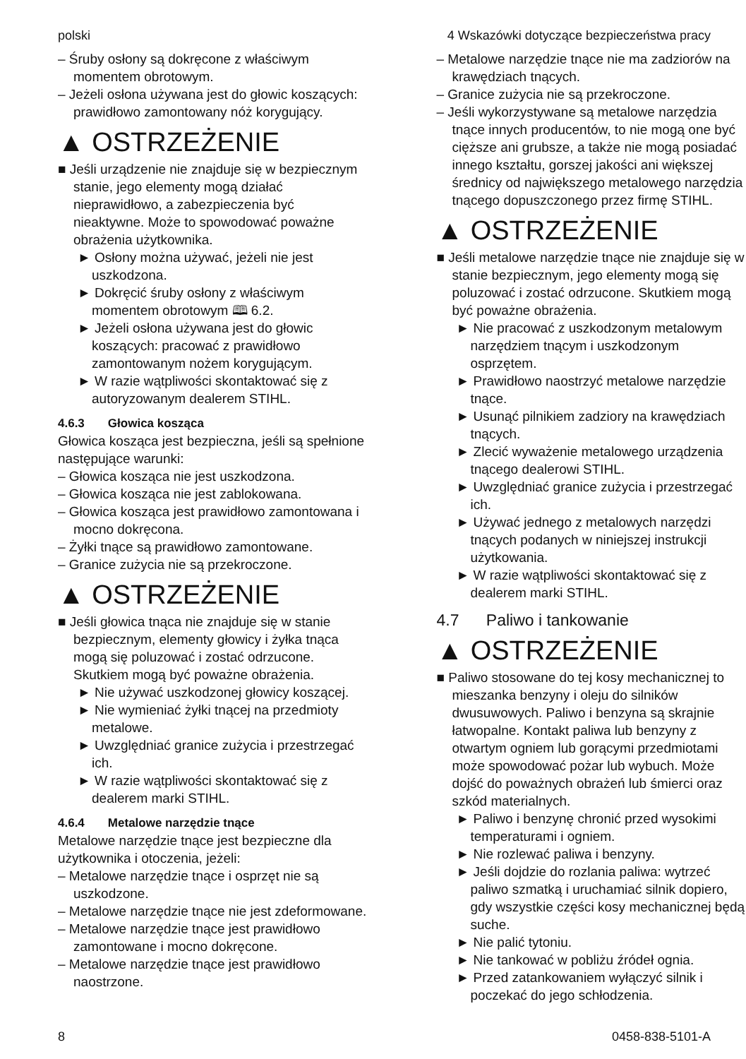polski 4 Wskazówki dotyczące bezpieczeństwa pracy
– Śruby osłony są dokręcone z właściwym momentem obrotowym.
– Jeżeli osłona używana jest do głowic koszących: prawidłowo zamontowany nóż korygujący.
▲ OSTRZEŻENIE
■ Jeśli urządzenie nie znajduje się w bezpiecznym stanie, jego elementy mogą działać nieprawidłowo, a zabezpieczenia być nieaktywne. Może to spowodować poważne obrażenia użytkownika.
► Osłony można używać, jeżeli nie jest uszkodzona.
► Dokręcić śruby osłony z właściwym momentem obrotowym 🕮 6.2.
► Jeżeli osłona używana jest do głowic koszących: pracować z prawidłowo zamontowanym nożem korygującym.
► W razie wątpliwości skontaktować się z autoryzowanym dealerem STIHL.
4.6.3 Głowica kosząca
Głowica kosząca jest bezpieczna, jeśli są spełnione następujące warunki:
– Głowica kosząca nie jest uszkodzona.
– Głowica kosząca nie jest zablokowana.
– Głowica kosząca jest prawidłowo zamontowana i mocno dokręcona.
– Żyłki tnące są prawidłowo zamontowane.
– Granice zużycia nie są przekroczone.
▲ OSTRZEŻENIE
■ Jeśli głowica tnąca nie znajduje się w stanie bezpiecznym, elementy głowicy i żyłka tnąca mogą się poluzować i zostać odrzucone. Skutkiem mogą być poważne obrażenia.
► Nie używać uszkodzonej głowicy koszącej.
► Nie wymieniać żyłki tnącej na przedmioty metalowe.
► Uwzględniać granice zużycia i przestrzegać ich.
► W razie wątpliwości skontaktować się z dealerem marki STIHL.
4.6.4 Metalowe narzędzie tnące
Metalowe narzędzie tnące jest bezpieczne dla użytkownika i otoczenia, jeżeli:
– Metalowe narzędzie tnące i osprzęt nie są uszkodzone.
– Metalowe narzędzie tnące nie jest zdeformowane.
– Metalowe narzędzie tnące jest prawidłowo zamontowane i mocno dokręcone.
– Metalowe narzędzie tnące jest prawidłowo naostrzone.
– Metalowe narzędzie tnące nie ma zadziorów na krawędziach tnących.
– Granice zużycia nie są przekroczone.
– Jeśli wykorzystywane są metalowe narzędzia tnące innych producentów, to nie mogą one być cięższe ani grubsze, a także nie mogą posiadać innego kształtu, gorszej jakości ani większej średnicy od największego metalowego narzędzia tnącego dopuszczonego przez firmę STIHL.
▲ OSTRZEŻENIE
■ Jeśli metalowe narzędzie tnące nie znajduje się w stanie bezpiecznym, jego elementy mogą się poluzować i zostać odrzucone. Skutkiem mogą być poważne obrażenia.
► Nie pracować z uszkodzonym metalowym narzędziem tnącym i uszkodzonym osprzętem.
► Prawidłowo naostrzyć metalowe narzędzie tnące.
► Usunąć pilnikiem zadziory na krawędziach tnących.
► Zlecić wyważenie metalowego urządzenia tnącego dealerowi STIHL.
► Uwzględniać granice zużycia i przestrzegać ich.
► Używać jednego z metalowych narzędzi tnących podanych w niniejszej instrukcji użytkowania.
► W razie wątpliwości skontaktować się z dealerem marki STIHL.
4.7 Paliwo i tankowanie
▲ OSTRZEŻENIE
■ Paliwo stosowane do tej kosy mechanicznej to mieszanka benzyny i oleju do silników dwusuwowych. Paliwo i benzyna są skrajnie łatwopalne. Kontakt paliwa lub benzyny z otwartym ogniem lub gorącymi przedmiotami może spowodować pożar lub wybuch. Może dojść do poważnych obrażeń lub śmierci oraz szkód materialnych.
► Paliwo i benzynę chronić przed wysokimi temperaturami i ogniem.
► Nie rozlewać paliwa i benzyny.
► Jeśli dojdzie do rozlania paliwa: wytrzeć paliwo szmatką i uruchamiać silnik dopiero, gdy wszystkie części kosy mechanicznej będą suche.
► Nie palić tytoniu.
► Nie tankować w pobliżu źródeł ognia.
► Przed zatankowaniem wyłączyć silnik i poczekać do jego schłodzenia.
8 0458-838-5101-A